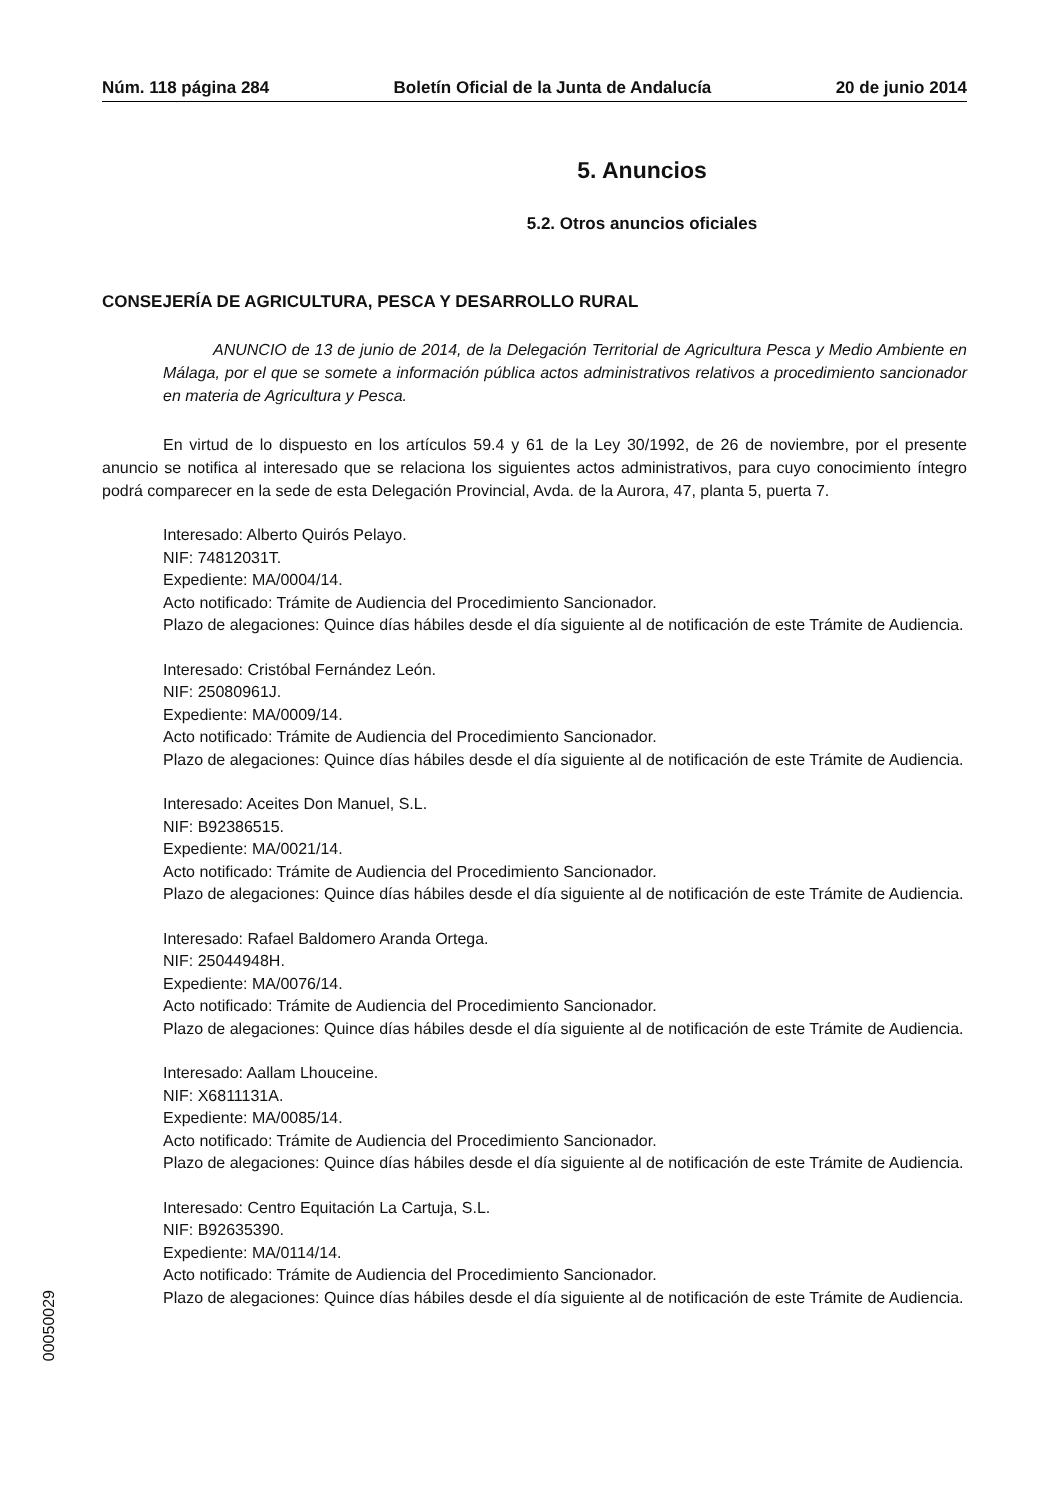Núm. 118 página 284 Boletín Oficial de la Junta de Andalucía 20 de junio 2014
5. Anuncios
5.2. Otros anuncios oficiales
CONSEJERÍA DE AGRICULTURA, PESCA Y DESARROLLO RURAL
ANUNCIO de 13 de junio de 2014, de la Delegación Territorial de Agricultura Pesca y Medio Ambiente en Málaga, por el que se somete a información pública actos administrativos relativos a procedimiento sancionador en materia de Agricultura y Pesca.
En virtud de lo dispuesto en los artículos 59.4 y 61 de la Ley 30/1992, de 26 de noviembre, por el presente anuncio se notifica al interesado que se relaciona los siguientes actos administrativos, para cuyo conocimiento íntegro podrá comparecer en la sede de esta Delegación Provincial, Avda. de la Aurora, 47, planta 5, puerta 7.
Interesado: Alberto Quirós Pelayo.
NIF: 74812031T.
Expediente: MA/0004/14.
Acto notificado: Trámite de Audiencia del Procedimiento Sancionador.
Plazo de alegaciones: Quince días hábiles desde el día siguiente al de notificación de este Trámite de Audiencia.
Interesado: Cristóbal Fernández León.
NIF: 25080961J.
Expediente: MA/0009/14.
Acto notificado: Trámite de Audiencia del Procedimiento Sancionador.
Plazo de alegaciones: Quince días hábiles desde el día siguiente al de notificación de este Trámite de Audiencia.
Interesado: Aceites Don Manuel, S.L.
NIF: B92386515.
Expediente: MA/0021/14.
Acto notificado: Trámite de Audiencia del Procedimiento Sancionador.
Plazo de alegaciones: Quince días hábiles desde el día siguiente al de notificación de este Trámite de Audiencia.
Interesado: Rafael Baldomero Aranda Ortega.
NIF: 25044948H.
Expediente: MA/0076/14.
Acto notificado: Trámite de Audiencia del Procedimiento Sancionador.
Plazo de alegaciones: Quince días hábiles desde el día siguiente al de notificación de este Trámite de Audiencia.
Interesado: Aallam Lhouceine.
NIF: X6811131A.
Expediente: MA/0085/14.
Acto notificado: Trámite de Audiencia del Procedimiento Sancionador.
Plazo de alegaciones: Quince días hábiles desde el día siguiente al de notificación de este Trámite de Audiencia.
Interesado: Centro Equitación La Cartuja, S.L.
NIF: B92635390.
Expediente: MA/0114/14.
Acto notificado: Trámite de Audiencia del Procedimiento Sancionador.
Plazo de alegaciones: Quince días hábiles desde el día siguiente al de notificación de este Trámite de Audiencia.
00050029